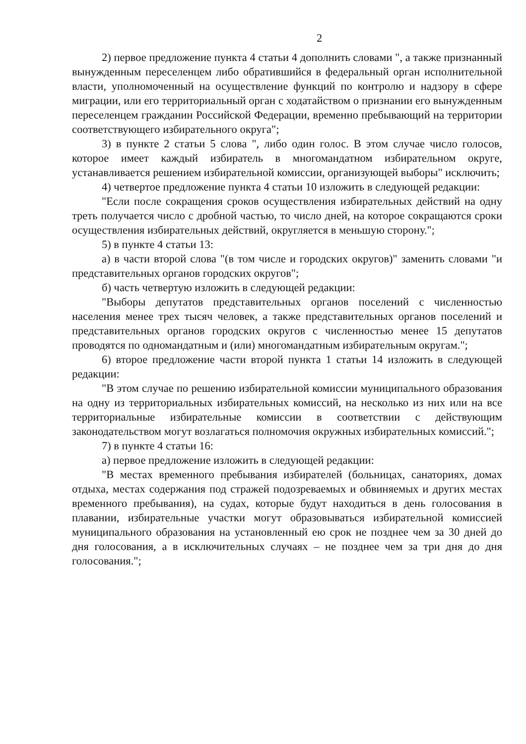2
2) первое предложение пункта 4 статьи 4 дополнить словами ", а также признанный вынужденным переселенцем либо обратившийся в федеральный орган исполнительной власти, уполномоченный на осуществление функций по контролю и надзору в сфере миграции, или его территориальный орган с ходатайством о признании его вынужденным переселенцем гражданин Российской Федерации, временно пребывающий на территории соответствующего избирательного округа";
3) в пункте 2 статьи 5 слова ", либо один голос. В этом случае число голосов, которое имеет каждый избиратель в многомандатном избирательном округе, устанавливается решением избирательной комиссии, организующей выборы" исключить;
4) четвертое предложение пункта 4 статьи 10 изложить в следующей редакции:
"Если после сокращения сроков осуществления избирательных действий на одну треть получается число с дробной частью, то число дней, на которое сокращаются сроки осуществления избирательных действий, округляется в меньшую сторону.";
5) в пункте 4 статьи 13:
а) в части второй слова "(в том числе и городских округов)" заменить словами "и представительных органов городских округов";
б) часть четвертую изложить в следующей редакции:
"Выборы депутатов представительных органов поселений с численностью населения менее трех тысяч человек, а также представительных органов поселений и представительных органов городских округов с численностью менее 15 депутатов проводятся по одномандатным и (или) многомандатным избирательным округам.";
6) второе предложение части второй пункта 1 статьи 14 изложить в следующей редакции:
"В этом случае по решению избирательной комиссии муниципального образования на одну из территориальных избирательных комиссий, на несколько из них или на все территориальные избирательные комиссии в соответствии с действующим законодательством могут возлагаться полномочия окружных избирательных комиссий.";
7) в пункте 4 статьи 16:
а) первое предложение изложить в следующей редакции:
"В местах временного пребывания избирателей (больницах, санаториях, домах отдыха, местах содержания под стражей подозреваемых и обвиняемых и других местах временного пребывания), на судах, которые будут находиться в день голосования в плавании, избирательные участки могут образовываться избирательной комиссией муниципального образования на установленный ею срок не позднее чем за 30 дней до дня голосования, а в исключительных случаях – не позднее чем за три дня до дня голосования.";